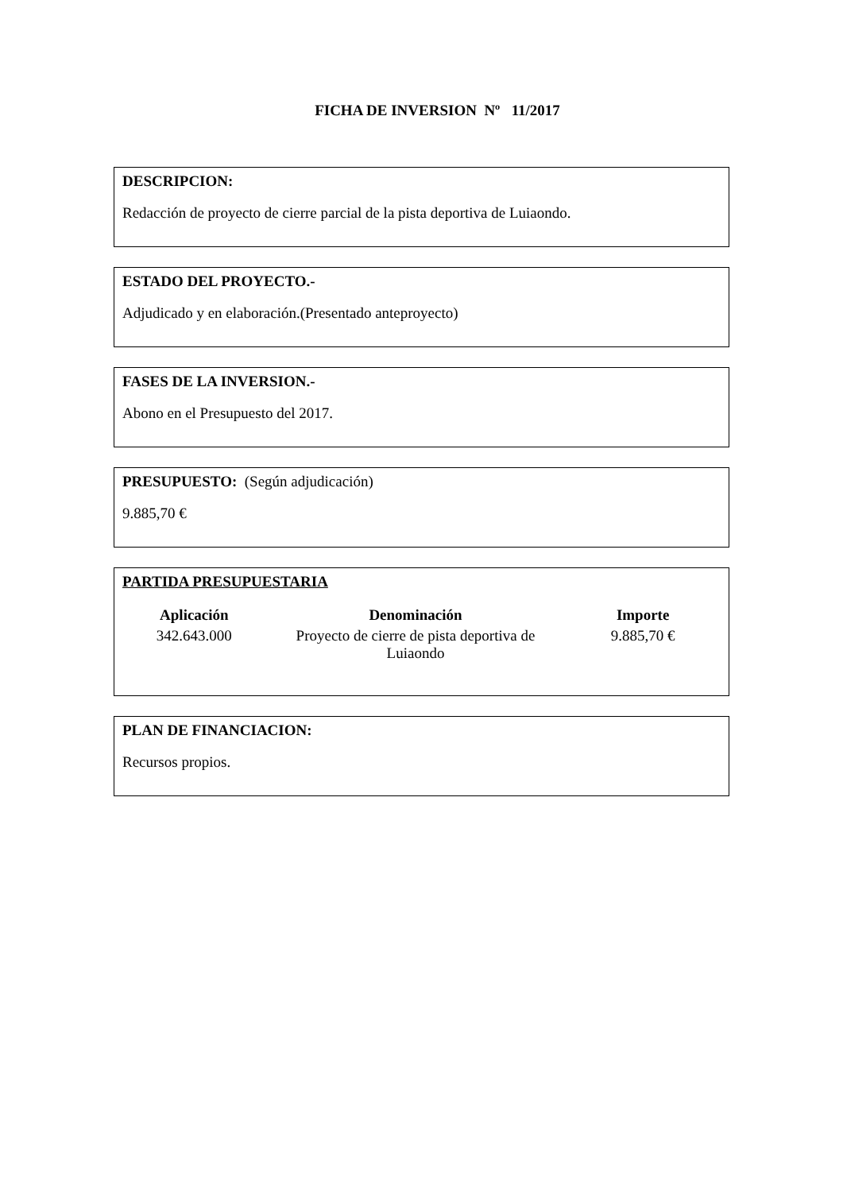FICHA DE INVERSION Nº 11/2017
DESCRIPCION:
Redacción de proyecto de cierre parcial de la pista deportiva de Luiaondo.
ESTADO DEL PROYECTO.-
Adjudicado y en elaboración.(Presentado anteproyecto)
FASES DE LA INVERSION.-
Abono en el Presupuesto del 2017.
PRESUPUESTO: (Según adjudicación)
9.885,70 €
PARTIDA PRESUPUESTARIA
| Aplicación | Denominación | Importe |
| --- | --- | --- |
| 342.643.000 | Proyecto de cierre de pista deportiva de Luiaondo | 9.885,70 € |
PLAN DE FINANCIACION:
Recursos propios.